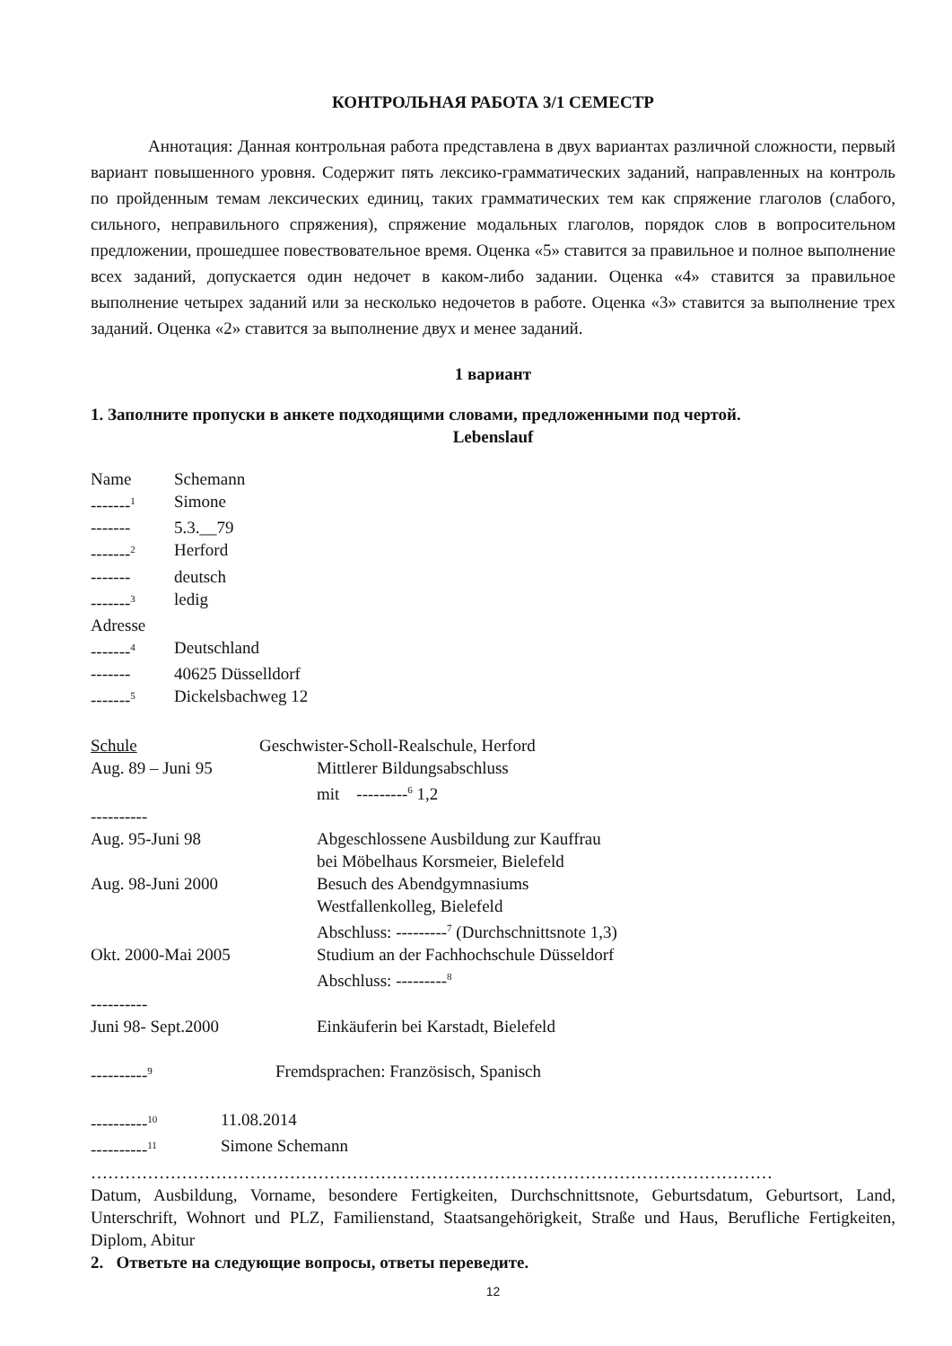КОНТРОЛЬНАЯ РАБОТА 3/1 СЕМЕСТР
Аннотация: Данная контрольная работа представлена в двух вариантах различной сложности, первый вариант повышенного уровня. Содержит пять лексико-грамматических заданий, направленных на контроль по пройденным темам лексических единиц, таких грамматических тем как спряжение глаголов (слабого, сильного, неправильного спряжения), спряжение модальных глаголов, порядок слов в вопросительном предложении, прошедшее повествовательное время. Оценка «5» ставится за правильное и полное выполнение всех заданий, допускается один недочет в каком-либо задании. Оценка «4» ставится за правильное выполнение четырех заданий или за несколько недочетов в работе. Оценка «3» ставится за выполнение трех заданий. Оценка «2» ставится за выполнение двух и менее заданий.
1 вариант
1. Заполните пропуски в анкете подходящими словами, предложенными под чертой.
Lebenslauf
Name Schemann
-------<sup>1</sup> Simone
------- 5.3.__79
-------<sup>2</sup> Herford
------- deutsch
-------<sup>3</sup> ledig
Adresse
-------<sup>4</sup> Deutschland
------- 40625 Düsselldorf
-------<sup>5</sup> Dickelsbachweg 12
Schule Geschwister-Scholl-Realschule, Herford
Aug. 89 – Juni 95 Mittlerer Bildungsabschluss
mit ---------<sup>6</sup> 1,2
----------
Aug. 95-Juni 98 Abgeschlossene Ausbildung zur Kauffrau
bei Möbelhaus Korsmeier, Bielefeld
Aug. 98-Juni 2000 Besuch des Abendgymnasiums
Westfallenkolleg, Bielefeld
Abschluss: ---------<sup>7</sup> (Durchschnittsnote 1,3)
Okt. 2000-Mai 2005 Studium an der Fachhochschule Düsseldorf
Abschluss: ---------<sup>8</sup>
----------
Juni 98- Sept.2000 Einkäuferin bei Karstadt, Bielefeld
----------<sup>9</sup> Fremdsprachen: Französisch, Spanisch
----------<sup>10</sup> 11.08.2014
----------<sup>11</sup> Simone Schemann
…………………………………………………………………………………………………………
Datum, Ausbildung, Vorname, besondere Fertigkeiten, Durchschnittsnote, Geburtsdatum, Geburtsort, Land, Unterschrift, Wohnort und PLZ, Familienstand, Staatsangehörigkeit, Straße und Haus, Berufliche Fertigkeiten, Diplom, Abitur
2. Ответьте на следующие вопросы, ответы переведите.
12